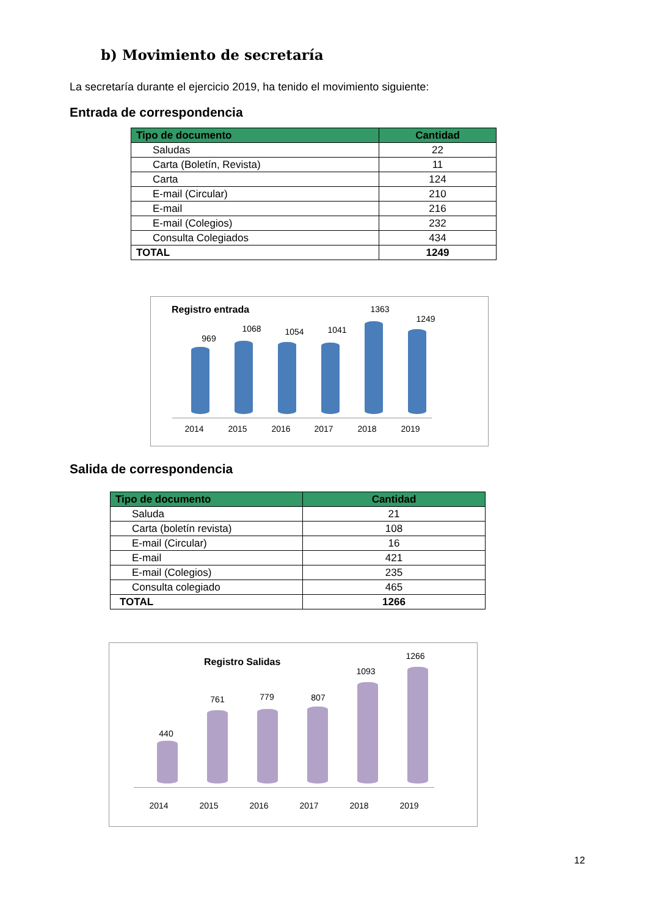b) Movimiento de secretaría
La secretaría durante el ejercicio 2019, ha tenido el movimiento siguiente:
Entrada de correspondencia
| Tipo de documento | Cantidad |
| --- | --- |
| Saludas | 22 |
| Carta (Boletín, Revista) | 11 |
| Carta | 124 |
| E-mail (Circular) | 210 |
| E-mail | 216 |
| E-mail (Colegios) | 232 |
| Consulta Colegiados | 434 |
| TOTAL | 1249 |
Registro entrada
969
1068 1054 1041
1363
1249
2014 2015 2016 2017 2018 2019
Salida de correspondencia
| Tipo de documento | Cantidad |
| --- | --- |
| Saluda | 21 |
| Carta (boletín revista) | 108 |
| E-mail (Circular) | 16 |
| E-mail | 421 |
| E-mail (Colegios) | 235 |
| Consulta colegiado | 465 |
| TOTAL | 1266 |
Registro Salidas
440
761 779 807
1093
1266
2014 2015 2016 2017 2018 2019
12